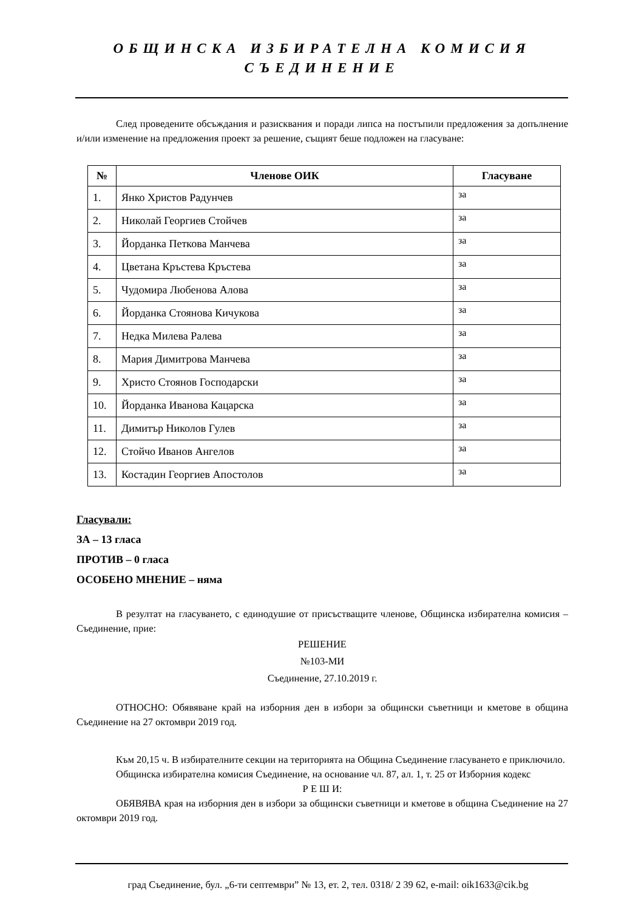ОБЩИНСКА ИЗБИРАТЕЛНА КОМИСИЯ
СЪЕДИНЕНИЕ
След проведените обсъждания и разисквания и поради липса на постъпили предложения за допълнение и/или изменение на предложения проект за решение, същият беше подложен на гласуване:
| № | Членове ОИК | Гласуване |
| --- | --- | --- |
| 1. | Янко Христов Радунчев | за |
| 2. | Николай Георгиев Стойчев | за |
| 3. | Йорданка Петкова Манчева | за |
| 4. | Цветана Кръстева Кръстева | за |
| 5. | Чудомира Любенова Алова | за |
| 6. | Йорданка Стоянова Кичукова | за |
| 7. | Недка Милева Ралева | за |
| 8. | Мария Димитрова Манчева | за |
| 9. | Христо Стоянов Господарски | за |
| 10. | Йорданка Иванова Кацарска | за |
| 11. | Димитър Николов Гулев | за |
| 12. | Стойчо Иванов Ангелов | за |
| 13. | Костадин Георгиев Апостолов | за |
Гласували:
ЗА – 13 гласа
ПРОТИВ – 0 гласа
ОСОБЕНО МНЕНИЕ – няма
В резултат на гласуването, с единодушие от присъстващите членове, Общинска избирателна комисия – Съединение, прие:
РЕШЕНИЕ
№103-МИ
Съединение, 27.10.2019 г.
ОТНОСНО: Обявяване край на изборния ден в избори за общински съветници и кметове в община Съединение на 27 октомври 2019 год.
Към 20,15 ч. В избирателните секции на територията на Община Съединение гласуването е приключило.
Общинска избирателна комисия Съединение, на основание чл. 87, ал. 1, т. 25 от Изборния кодекс
Р Е Ш И:
ОБЯВЯВА края на изборния ден в избори за общински съветници и кметове в община Съединение на 27 октомври 2019 год.
град Съединение, бул. „6-ти септември” № 13, ет. 2, тел. 0318/ 2 39 62, e-mail: oik1633@cik.bg